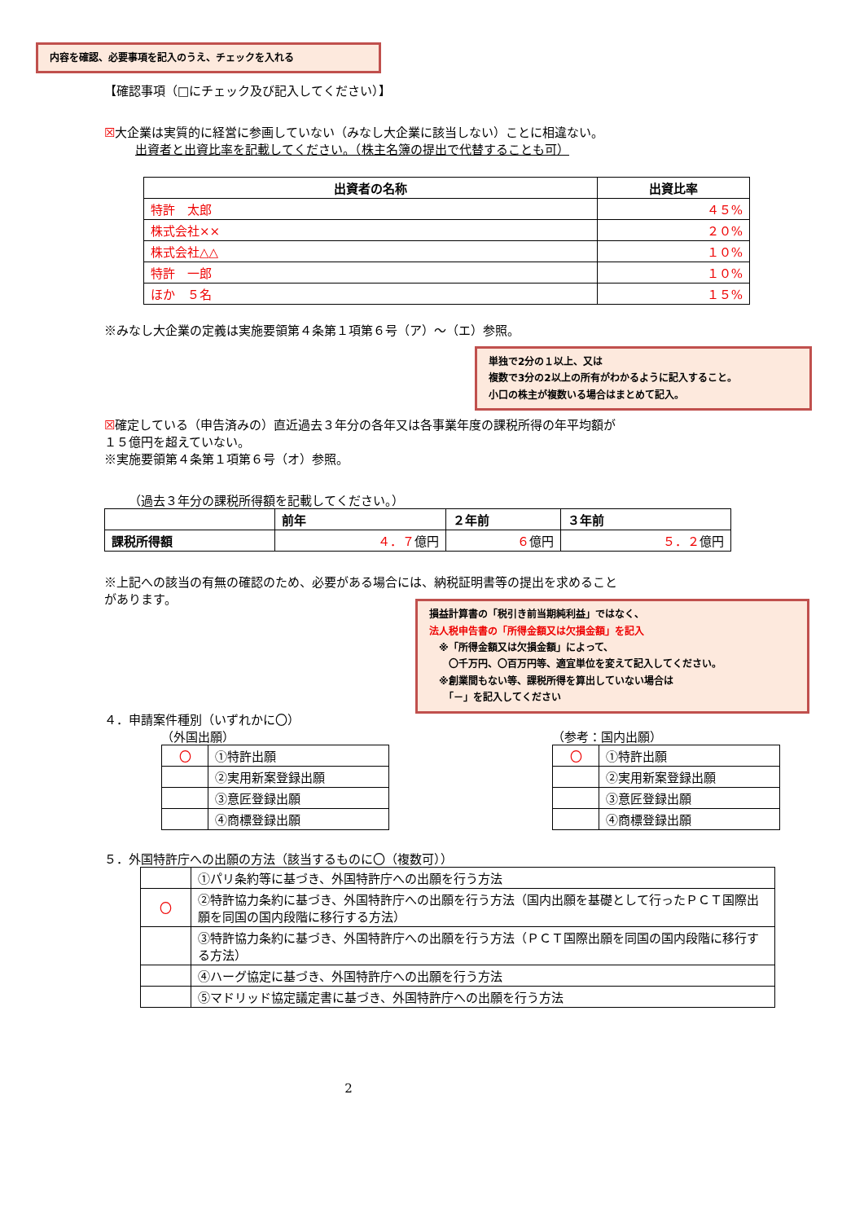内容を確認、必要事項を記入のうえ、チェックを入れる
【確認事項（□にチェック及び記入してください）】
☒大企業は実質的に経営に参画していない（みなし大企業に該当しない）ことに相違ない。
出資者と出資比率を記載してください。（株主名簿の提出で代替することも可）
| 出資者の名称 | 出資比率 |
| --- | --- |
| 特許 太郎 | ４５% |
| 株式会社×× | ２０% |
| 株式会社△△ | １０% |
| 特許 一郎 | １０% |
| ほか ５名 | １５% |
※みなし大企業の定義は実施要領第４条第１項第６号（ア）～（エ）参照。
単独で2分の１以上、又は
複数で3分の2以上の所有がわかるように記入すること。
小口の株主が複数いる場合はまとめて記入。
☒確定している（申告済みの）直近過去３年分の各年又は各事業年度の課税所得の年平均額が
１５億円を超えていない。
※実施要領第４条第１項第６号（オ）参照。
（過去３年分の課税所得額を記載してください。）
| | 前年 | ２年前 | ３年前 |
| --- | --- | --- | --- |
| 課税所得額 | ４．７ 億円 | ６ 億円 | ５．２ 億円 |
※上記への該当の有無の確認のため、必要がある場合には、納税証明書等の提出を求めること
があります。
損益計算書の「税引き前当期純利益」ではなく、
法人税申告書の「所得金額又は欠損金額」を記入
　※「所得金額又は欠損金額」によって、
　　〇千万円、〇百万円等、適宜単位を変えて記入してください。
　※創業間もない等、課税所得を算出していない場合は
　　「－」を記入してください
４．申請案件種別（いずれかに〇）
（外国出願）
| 〇 | ①特許出願 |
| | ②実用新案登録出願 |
| | ③意匠登録出願 |
| | ④商標登録出願 |
（参考：国内出願）
| 〇 | ①特許出願 |
| | ②実用新案登録出願 |
| | ③意匠登録出願 |
| | ④商標登録出願 |
５．外国特許庁への出願の方法（該当するものに〇（複数可））
| | ①パリ条約等に基づき、外国特許庁への出願を行う方法 |
| 〇 | ②特許協力条約に基づき、外国特許庁への出願を行う方法（国内出願を基礎として行ったＰＣＴ国際出願を同国の国内段階に移行する方法） |
| | ③特許協力条約に基づき、外国特許庁への出願を行う方法（ＰＣＴ国際出願を同国の国内段階に移行する方法） |
| | ④ハーグ協定に基づき、外国特許庁への出願を行う方法 |
| | ⑤マドリッド協定議定書に基づき、外国特許庁への出願を行う方法 |
2